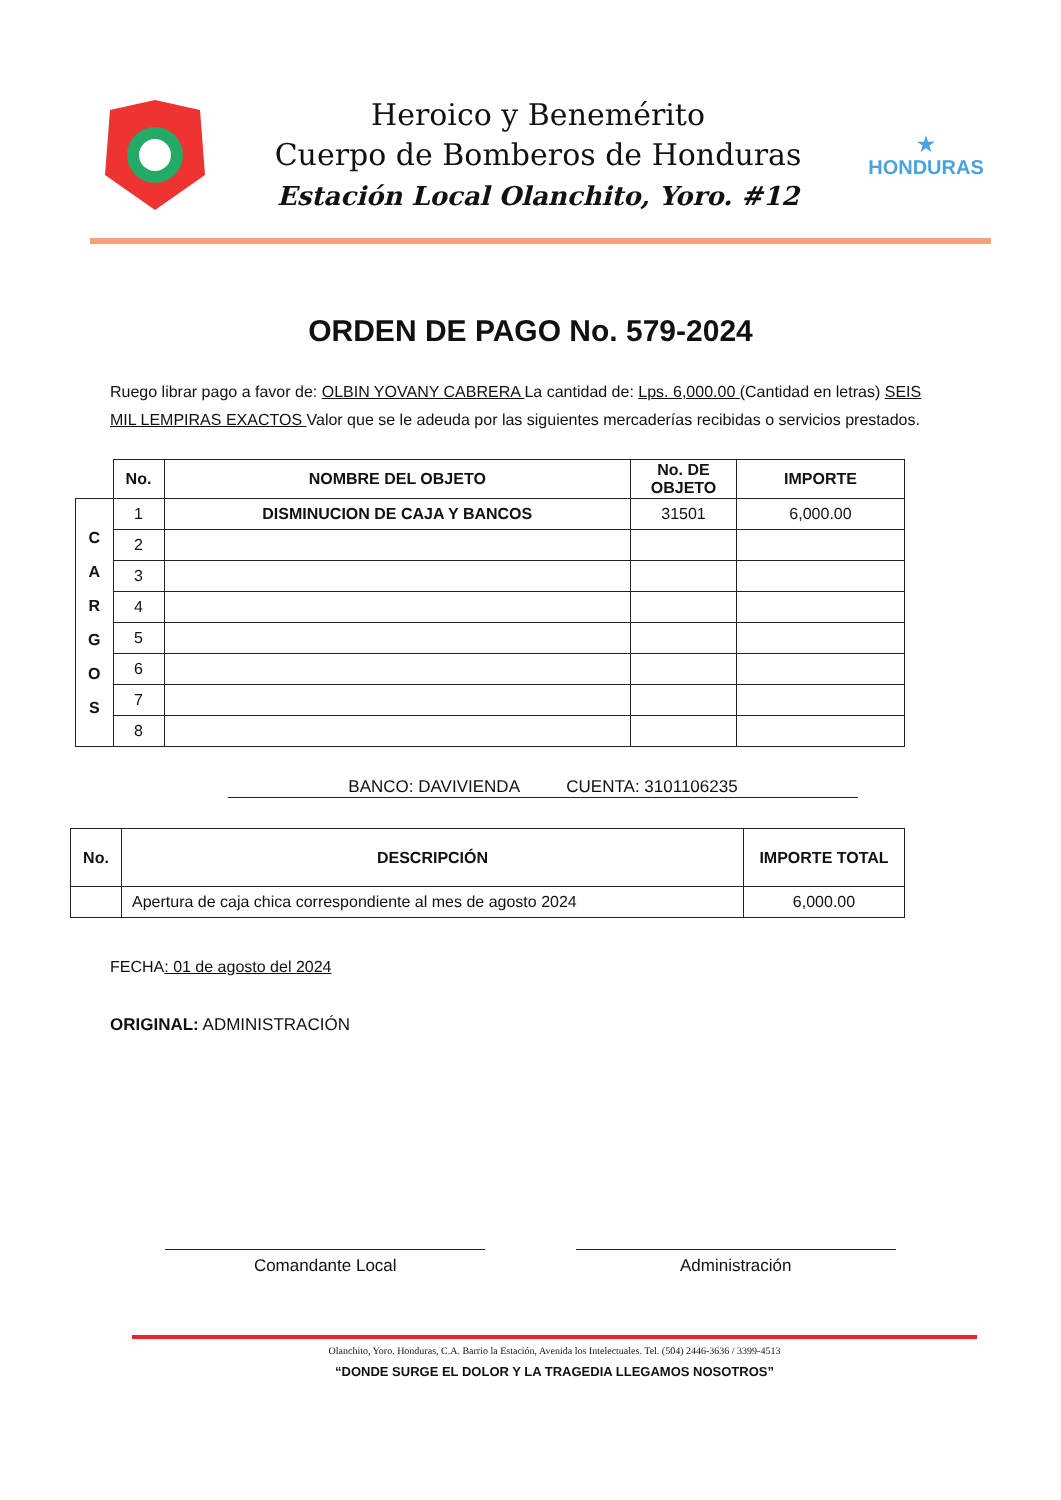Heroico y Benemérito
Cuerpo de Bomberos de Honduras
Estación Local Olanchito, Yoro. #12
★
HONDURAS
ORDEN DE PAGO No. 579-2024
Ruego librar pago a favor de: OLBIN YOVANY CABRERA La cantidad de: Lps. 6,000.00 (Cantidad en letras) SEIS MIL LEMPIRAS EXACTOS Valor que se le adeuda por las siguientes mercaderías recibidas o servicios prestados.
| | No. | NOMBRE DEL OBJETO | No. DE OBJETO | IMPORTE |
| --- | --- | --- | --- | --- |
| C A R G O S | 1 | DISMINUCION DE CAJA Y BANCOS | 31501 | 6,000.00 |
| | 2 | | | |
| | 3 | | | |
| | 4 | | | |
| | 5 | | | |
| | 6 | | | |
| | 7 | | | |
| | 8 | | | |
BANCO: DAVIVIENDA CUENTA: 3101106235
| No. | DESCRIPCIÓN | IMPORTE TOTAL |
| --- | --- | --- |
| | Apertura de caja chica correspondiente al mes de agosto 2024 | 6,000.00 |
FECHA: 01 de agosto del 2024
ORIGINAL: ADMINISTRACIÓN
Comandante Local Administración
Olanchito, Yoro. Honduras, C.A. Barrio la Estación, Avenida los Intelectuales. Tel. (504) 2446-3636 / 3399-4513
“DONDE SURGE EL DOLOR Y LA TRAGEDIA LLEGAMOS NOSOTROS”